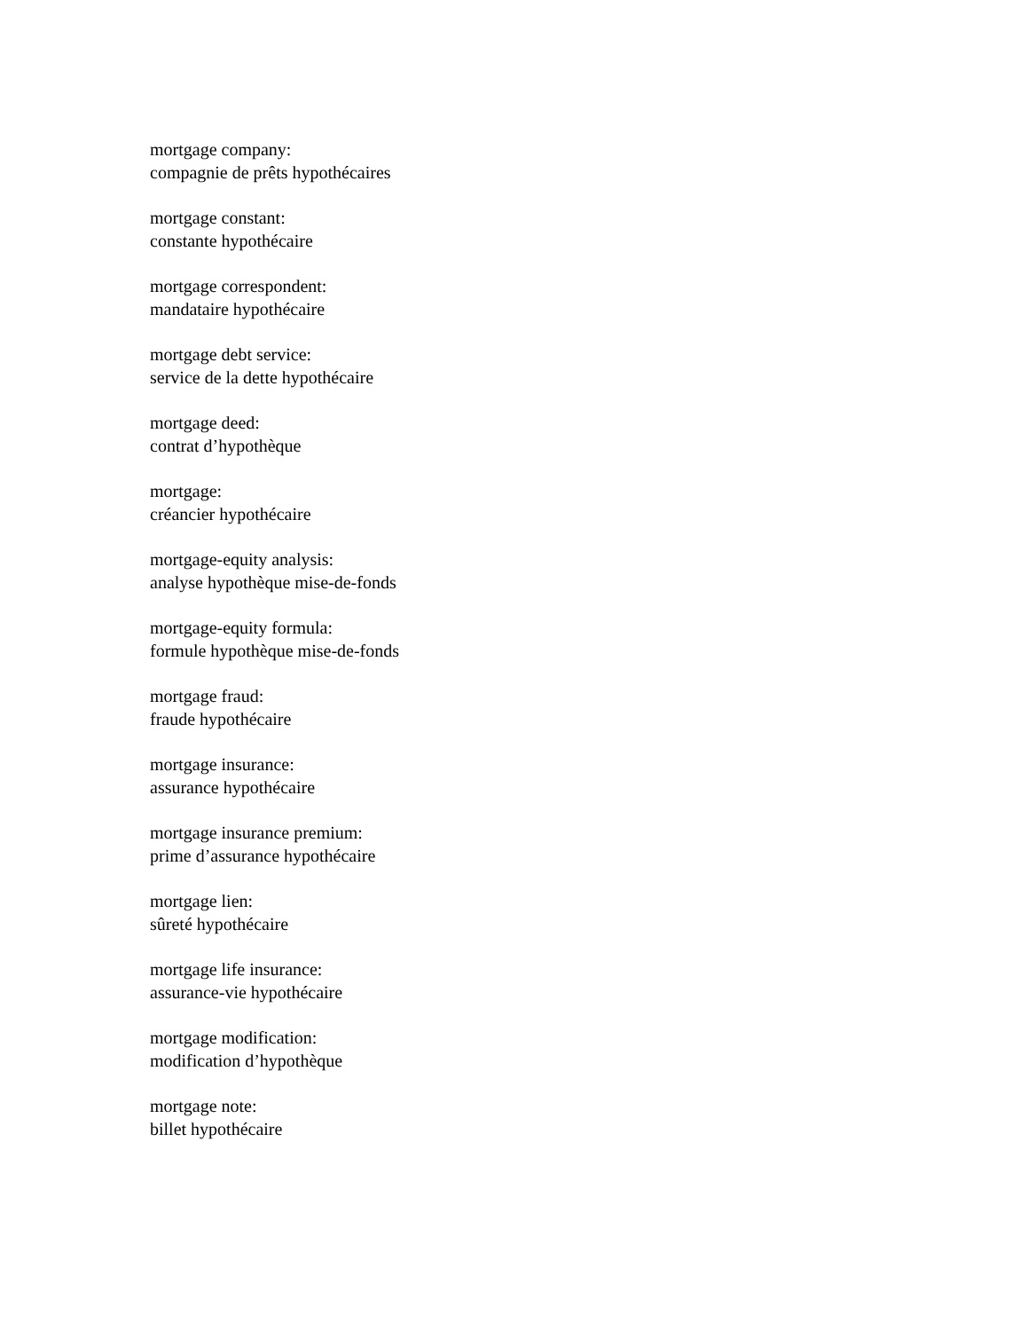mortgage company:
compagnie de prêts hypothécaires
mortgage constant:
constante hypothécaire
mortgage correspondent:
mandataire hypothécaire
mortgage debt service:
service de la dette hypothécaire
mortgage deed:
contrat d’hypothèque
mortgage:
créancier hypothécaire
mortgage-equity analysis:
analyse hypothèque mise-de-fonds
mortgage-equity formula:
formule hypothèque mise-de-fonds
mortgage fraud:
fraude hypothécaire
mortgage insurance:
assurance hypothécaire
mortgage insurance premium:
prime d’assurance hypothécaire
mortgage lien:
sûreté hypothécaire
mortgage life insurance:
assurance-vie hypothécaire
mortgage modification:
modification d’hypothèque
mortgage note:
billet hypothécaire